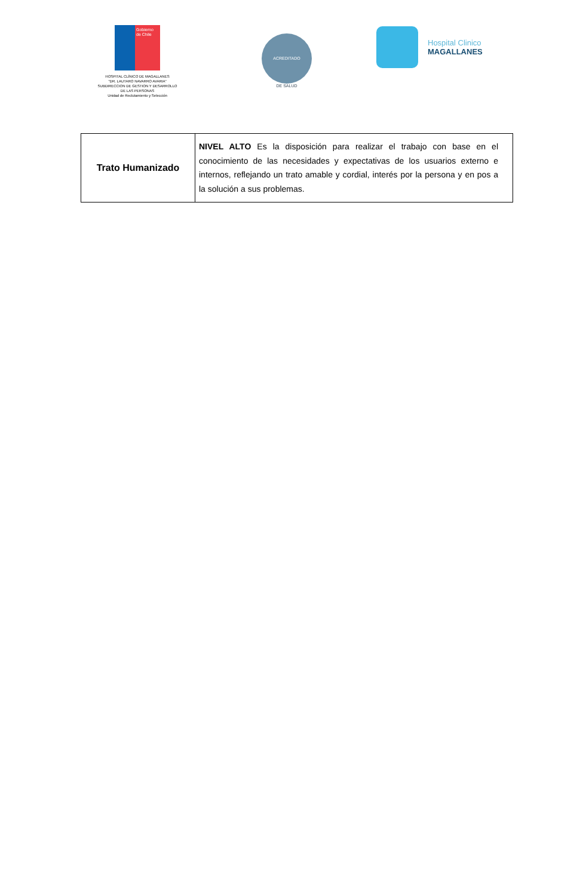Gobierno de Chile
HOSPITAL CLÍNICO DE MAGALLANES
"DR. LAUTARO NAVARRO AVARIA"
SUBDIRECCION DE GESTION Y DESARROLLO
DE LAS PERSONAS
Unidad de Reclutamiento y Selección
ACREDITADO
DE SALUD
Hospital Clinico
MAGALLANES
| Trato Humanizado | NIVEL ALTO Es la disposición para realizar el trabajo con base en el conocimiento de las necesidades y expectativas de los usuarios externo e internos, reflejando un trato amable y cordial, interés por la persona y en pos a la solución a sus problemas. |